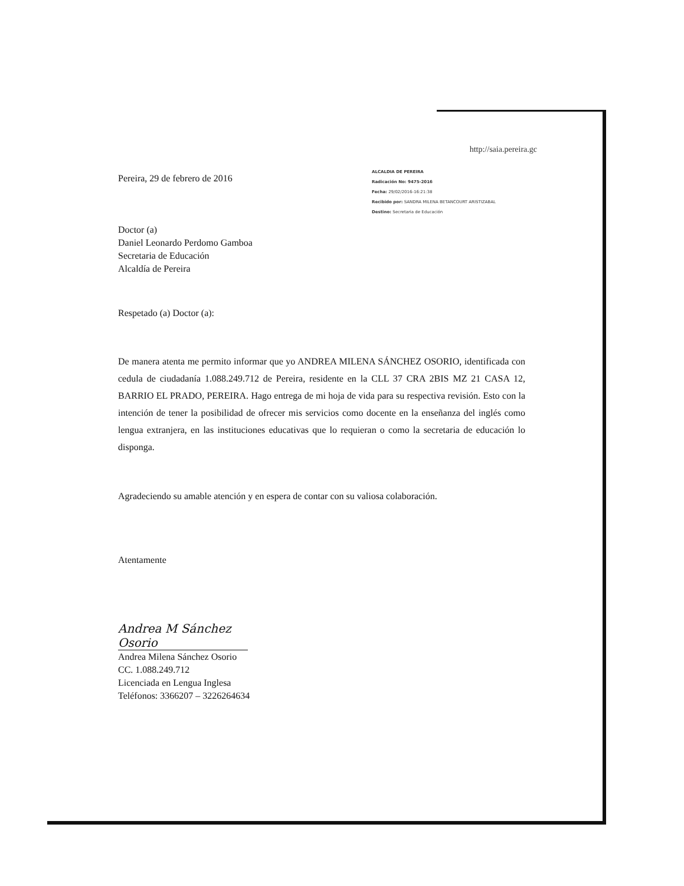http://saia.pereira.gc
Pereira, 29 de febrero de 2016
ALCALDIA DE PEREIRA
Radicación No: 9475-2016
Fecha: 29/02/2016-16:21:38
Recibido por: SANDRA MILENA BETANCOURT ARISTIZABAL
Destino: Secretaria de Educación
Doctor (a)
Daniel Leonardo Perdomo Gamboa
Secretaria de Educación
Alcaldía de Pereira
Respetado (a) Doctor (a):
De manera atenta me permito informar que yo ANDREA MILENA SÁNCHEZ OSORIO, identificada con cedula de ciudadanía 1.088.249.712 de Pereira, residente en la CLL 37 CRA 2BIS MZ 21 CASA 12, BARRIO EL PRADO, PEREIRA. Hago entrega de mi hoja de vida para su respectiva revisión. Esto con la intención de tener la posibilidad de ofrecer mis servicios como docente en la enseñanza del inglés como lengua extranjera, en las instituciones educativas que lo requieran o como la secretaria de educación lo disponga.
Agradeciendo su amable atención y en espera de contar con su valiosa colaboración.
Atentamente
Andrea M Sánchez Osorio
Andrea Milena Sánchez Osorio
CC. 1.088.249.712
Licenciada en Lengua Inglesa
Teléfonos: 3366207 – 3226264634